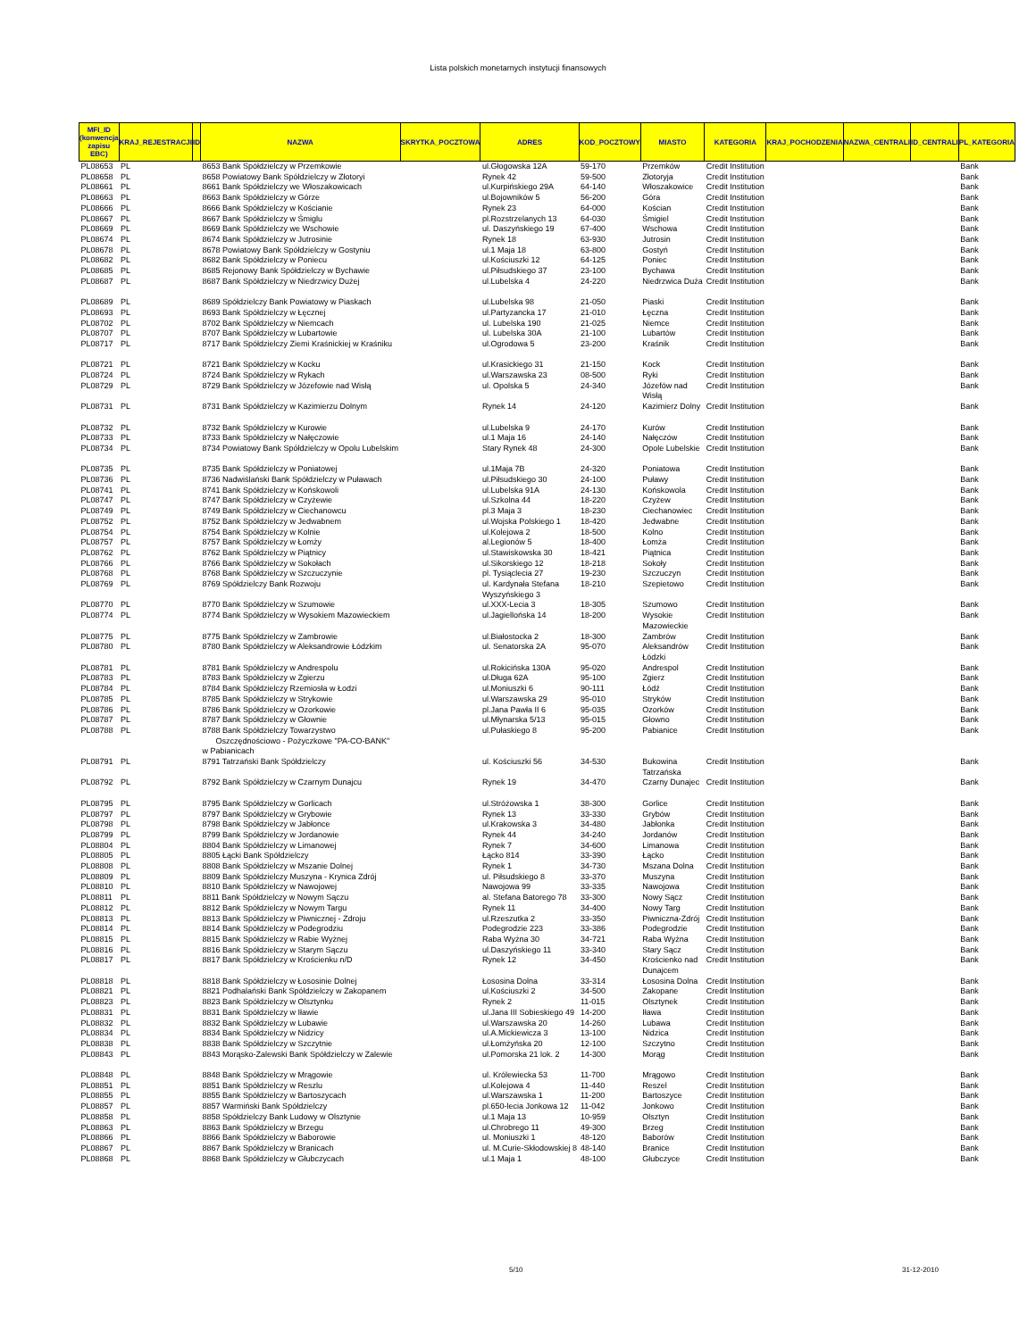Lista polskich monetarnych instytucji finansowych
| MFI_ID (konwencja zapisu EBC) | KRAJ_REJESTRACJI | ID | NAZWA | SKRYTKA_POCZTOWA | ADRES | KOD_POCZTOWY | MIASTO | KATEGORIA | KRAJ_POCHODZENIA | NAZWA_CENTRALI | ID_CENTRALI | PL_KATEGORIA |
| --- | --- | --- | --- | --- | --- | --- | --- | --- | --- | --- | --- | --- |
| PL08653 | PL | | 8653 Bank Spółdzielczy w Przemkowie | | ul.Głogowska 12A | 59-170 | Przemków | Credit Institution | | | | Bank |
| PL08658 | PL | | 8658 Powiatowy Bank Spółdzielczy w Złotoryi | | Rynek 42 | 59-500 | Złotoryja | Credit Institution | | | | Bank |
| PL08661 | PL | | 8661 Bank Spółdzielczy we Włoszakowicach | | ul.Kurpińskiego 29A | 64-140 | Włoszakowice | Credit Institution | | | | Bank |
| PL08663 | PL | | 8663 Bank Spółdzielczy w Górze | | ul.Bojowników 5 | 56-200 | Góra | Credit Institution | | | | Bank |
| PL08666 | PL | | 8666 Bank Spółdzielczy w Kościanie | | Rynek 23 | 64-000 | Kościan | Credit Institution | | | | Bank |
| PL08667 | PL | | 8667 Bank Spółdzielczy w Śmiglu | | pl.Rozstrzelanych 13 | 64-030 | Śmigiel | Credit Institution | | | | Bank |
| PL08669 | PL | | 8669 Bank Spółdzielczy we Wschowie | | ul. Daszyńskiego 19 | 67-400 | Wschowa | Credit Institution | | | | Bank |
| PL08674 | PL | | 8674 Bank Spółdzielczy w Jutrosinie | | Rynek 18 | 63-930 | Jutrosin | Credit Institution | | | | Bank |
| PL08678 | PL | | 8678 Powiatowy Bank Spółdzielczy w Gostyniu | | ul.1 Maja 18 | 63-800 | Gostyń | Credit Institution | | | | Bank |
| PL08682 | PL | | 8682 Bank Spółdzielczy w Poniecu | | ul.Kościuszki 12 | 64-125 | Poniec | Credit Institution | | | | Bank |
| PL08685 | PL | | 8685 Rejonowy Bank Spółdzielczy w Bychawie | | ul.Piłsudskiego 37 | 23-100 | Bychawa | Credit Institution | | | | Bank |
| PL08687 | PL | | 8687 Bank Spółdzielczy w Niedrzwicy Dużej | | ul.Lubelska 4 | 24-220 | Niedrzwica Duża | Credit Institution | | | | Bank |
| PL08689 | PL | | 8689 Spółdzielczy Bank Powiatowy w Piaskach | | ul.Lubelska 98 | 21-050 | Piaski | Credit Institution | | | | Bank |
| PL08693 | PL | | 8693 Bank Spółdzielczy w Łęcznej | | ul.Partyzancka 17 | 21-010 | Łęczna | Credit Institution | | | | Bank |
| PL08702 | PL | | 8702 Bank Spółdzielczy w Niemcach | | ul. Lubelska 190 | 21-025 | Niemce | Credit Institution | | | | Bank |
| PL08707 | PL | | 8707 Bank Spółdzielczy w Lubartowie | | ul. Lubelska 30A | 21-100 | Lubartów | Credit Institution | | | | Bank |
| PL08717 | PL | | 8717 Bank Spółdzielczy Ziemi Kraśnickiej w Kraśniku | | ul.Ogrodowa 5 | 23-200 | Kraśnik | Credit Institution | | | | Bank |
| PL08721 | PL | | 8721 Bank Spółdzielczy w Kocku | | ul.Krasickiego 31 | 21-150 | Kock | Credit Institution | | | | Bank |
| PL08724 | PL | | 8724 Bank Spółdzielczy w Rykach | | ul.Warszawska 23 | 08-500 | Ryki | Credit Institution | | | | Bank |
| PL08729 | PL | | 8729 Bank Spółdzielczy w Józefowie nad Wisłą | | ul. Opolska 5 | 24-340 | Józefów nad Wisłą | Credit Institution | | | | Bank |
| PL08731 | PL | | 8731 Bank Spółdzielczy w Kazimierzu Dolnym | | Rynek 14 | 24-120 | Kazimierz Dolny | Credit Institution | | | | Bank |
| PL08732 | PL | | 8732 Bank Spółdzielczy w Kurowie | | ul.Lubelska 9 | 24-170 | Kurów | Credit Institution | | | | Bank |
| PL08733 | PL | | 8733 Bank Spółdzielczy w Nałęczowie | | ul.1 Maja 16 | 24-140 | Nałęczów | Credit Institution | | | | Bank |
| PL08734 | PL | | 8734 Powiatowy Bank Spółdzielczy w Opolu Lubelskim | | Stary Rynek 48 | 24-300 | Opole Lubelskie | Credit Institution | | | | Bank |
| PL08735 | PL | | 8735 Bank Spółdzielczy w Poniatowej | | ul.1Maja 7B | 24-320 | Poniatowa | Credit Institution | | | | Bank |
| PL08736 | PL | | 8736 Nadwiślański Bank Spółdzielczy w Puławach | | ul.Piłsudskiego 30 | 24-100 | Puławy | Credit Institution | | | | Bank |
| PL08741 | PL | | 8741 Bank Spółdzielczy w Końskowoli | | ul.Lubelska 91A | 24-130 | Końskowola | Credit Institution | | | | Bank |
| PL08747 | PL | | 8747 Bank Spółdzielczy w Czyżewie | | ul.Szkolna 44 | 18-220 | Czyżew | Credit Institution | | | | Bank |
| PL08749 | PL | | 8749 Bank Spółdzielczy w Ciechanowcu | | pl.3 Maja 3 | 18-230 | Ciechanowiec | Credit Institution | | | | Bank |
| PL08752 | PL | | 8752 Bank Spółdzielczy w Jedwabnem | | ul.Wojska Polskiego 1 | 18-420 | Jedwabne | Credit Institution | | | | Bank |
| PL08754 | PL | | 8754 Bank Spółdzielczy w Kolnie | | ul.Kolejowa 2 | 18-500 | Kolno | Credit Institution | | | | Bank |
| PL08757 | PL | | 8757 Bank Spółdzielczy w Łomży | | al.Legionów 5 | 18-400 | Łomża | Credit Institution | | | | Bank |
| PL08762 | PL | | 8762 Bank Spółdzielczy w Piątnicy | | ul.Stawiskowska 30 | 18-421 | Piątnica | Credit Institution | | | | Bank |
| PL08766 | PL | | 8766 Bank Spółdzielczy w Sokołach | | ul.Sikorskiego 12 | 18-218 | Sokoły | Credit Institution | | | | Bank |
| PL08768 | PL | | 8768 Bank Spółdzielczy w Szczuczynie | | pl. Tysiąclecia 27 | 19-230 | Szczuczyn | Credit Institution | | | | Bank |
| PL08769 | PL | | 8769 Spółdzielczy Bank Rozwoju | | ul. Kardynała Stefana Wyszyńskiego 3 | 18-210 | Szepietowo | Credit Institution | | | | Bank |
| PL08770 | PL | | 8770 Bank Spółdzielczy w Szumowie | | ul.XXX-Lecia 3 | 18-305 | Szumowo | Credit Institution | | | | Bank |
| PL08774 | PL | | 8774 Bank Spółdzielczy w Wysokiem Mazowieckiem | | ul.Jagiellońska 14 | 18-200 | Wysokie Mazowieckie | Credit Institution | | | | Bank |
| PL08775 | PL | | 8775 Bank Spółdzielczy w Zambrowie | | ul.Białostocka 2 | 18-300 | Zambrów | Credit Institution | | | | Bank |
| PL08780 | PL | | 8780 Bank Spółdzielczy w Aleksandrowie Łódzkim | | ul. Senatorska 2A | 95-070 | Aleksandrów Łódzki | Credit Institution | | | | Bank |
| PL08781 | PL | | 8781 Bank Spółdzielczy w Andrespolu | | ul.Rokicińska 130A | 95-020 | Andrespol | Credit Institution | | | | Bank |
| PL08783 | PL | | 8783 Bank Spółdzielczy w Zgierzu | | ul.Długa 62A | 95-100 | Zgierz | Credit Institution | | | | Bank |
| PL08784 | PL | | 8784 Bank Spółdzielczy Rzemiosła w Łodzi | | ul.Moniuszki 6 | 90-111 | Łódź | Credit Institution | | | | Bank |
| PL08785 | PL | | 8785 Bank Spółdzielczy w Strykowie | | ul.Warszawska 29 | 95-010 | Stryków | Credit Institution | | | | Bank |
| PL08786 | PL | | 8786 Bank Spółdzielczy w Ozorkowie | | pl.Jana Pawła II 6 | 95-035 | Ozorków | Credit Institution | | | | Bank |
| PL08787 | PL | | 8787 Bank Spółdzielczy w Głownie | | ul.Młynarska 5/13 | 95-015 | Głowno | Credit Institution | | | | Bank |
| PL08788 | PL | | 8788 Bank Spółdzielczy Towarzystwo Oszczędnościowo - Pożyczkowe "PA-CO-BANK" w Pabianicach | | ul.Pułaskiego 8 | 95-200 | Pabianice | Credit Institution | | | | Bank |
| PL08791 | PL | | 8791 Tatrzański Bank Spółdzielczy | | ul. Kościuszki 56 | 34-530 | Bukowina Tatrzańska | Credit Institution | | | | Bank |
| PL08792 | PL | | 8792 Bank Spółdzielczy w Czarnym Dunajcu | | Rynek 19 | 34-470 | Czarny Dunajec | Credit Institution | | | | Bank |
| PL08795 | PL | | 8795 Bank Spółdzielczy w Gorlicach | | ul.Stróżowska 1 | 38-300 | Gorlice | Credit Institution | | | | Bank |
| PL08797 | PL | | 8797 Bank Spółdzielczy w Grybowie | | Rynek 13 | 33-330 | Grybów | Credit Institution | | | | Bank |
| PL08798 | PL | | 8798 Bank Spółdzielczy w Jabłonce | | ul.Krakowska 3 | 34-480 | Jabłonka | Credit Institution | | | | Bank |
| PL08799 | PL | | 8799 Bank Spółdzielczy w Jordanowie | | Rynek 44 | 34-240 | Jordanów | Credit Institution | | | | Bank |
| PL08804 | PL | | 8804 Bank Spółdzielczy w Limanowej | | Rynek 7 | 34-600 | Limanowa | Credit Institution | | | | Bank |
| PL08805 | PL | | 8805 Łącki Bank Spółdzielczy | | Łącko 814 | 33-390 | Łącko | Credit Institution | | | | Bank |
| PL08808 | PL | | 8808 Bank Spółdzielczy w Mszanie Dolnej | | Rynek 1 | 34-730 | Mszana Dolna | Credit Institution | | | | Bank |
| PL08809 | PL | | 8809 Bank Spółdzielczy Muszyna - Krynica Zdrój | | ul. Piłsudskiego 8 | 33-370 | Muszyna | Credit Institution | | | | Bank |
| PL08810 | PL | | 8810 Bank Spółdzielczy w Nawojowej | | Nawojowa 99 | 33-335 | Nawojowa | Credit Institution | | | | Bank |
| PL08811 | PL | | 8811 Bank Spółdzielczy w Nowym Sączu | | al. Stefana Batorego 78 | 33-300 | Nowy Sącz | Credit Institution | | | | Bank |
| PL08812 | PL | | 8812 Bank Spółdzielczy w Nowym Targu | | Rynek 11 | 34-400 | Nowy Targ | Credit Institution | | | | Bank |
| PL08813 | PL | | 8813 Bank Spółdzielczy w Piwnicznej - Zdroju | | ul.Rzeszutka 2 | 33-350 | Piwniczna-Zdrój | Credit Institution | | | | Bank |
| PL08814 | PL | | 8814 Bank Spółdzielczy w Podegrodziu | | Podegrodzie 223 | 33-386 | Podegrodzie | Credit Institution | | | | Bank |
| PL08815 | PL | | 8815 Bank Spółdzielczy w Rabie Wyżnej | | Raba Wyżna 30 | 34-721 | Raba Wyżna | Credit Institution | | | | Bank |
| PL08816 | PL | | 8816 Bank Spółdzielczy w Starym Sączu | | ul.Daszyńskiego 11 | 33-340 | Stary Sącz | Credit Institution | | | | Bank |
| PL08817 | PL | | 8817 Bank Spółdzielczy w Krościenku n/D | | Rynek 12 | 34-450 | Krościenko nad Dunajcem | Credit Institution | | | | Bank |
| PL08818 | PL | | 8818 Bank Spółdzielczy w Łososinie Dolnej | | Łososina Dolna | 33-314 | Łososina Dolna | Credit Institution | | | | Bank |
| PL08821 | PL | | 8821 Podhalański Bank Spółdzielczy w Zakopanem | | ul.Kościuszki 2 | 34-500 | Zakopane | Credit Institution | | | | Bank |
| PL08823 | PL | | 8823 Bank Spółdzielczy w Olsztynku | | Rynek 2 | 11-015 | Olsztynek | Credit Institution | | | | Bank |
| PL08831 | PL | | 8831 Bank Spółdzielczy w Iławie | | ul.Jana III Sobieskiego 49 | 14-200 | Iława | Credit Institution | | | | Bank |
| PL08832 | PL | | 8832 Bank Spółdzielczy w Lubawie | | ul.Warszawska 20 | 14-260 | Lubawa | Credit Institution | | | | Bank |
| PL08834 | PL | | 8834 Bank Spółdzielczy w Nidzicy | | ul.A.Mickiewicza 3 | 13-100 | Nidzica | Credit Institution | | | | Bank |
| PL08838 | PL | | 8838 Bank Spółdzielczy w Szczytnie | | ul.Łomżyńska 20 | 12-100 | Szczytno | Credit Institution | | | | Bank |
| PL08843 | PL | | 8843 Morąsko-Zalewski Bank Spółdzielczy w Zalewie | | ul.Pomorska 21 lok. 2 | 14-300 | Morąg | Credit Institution | | | | Bank |
| PL08848 | PL | | 8848 Bank Spółdzielczy w Mrągowie | | ul. Królewiecka 53 | 11-700 | Mrągowo | Credit Institution | | | | Bank |
| PL08851 | PL | | 8851 Bank Spółdzielczy w Reszlu | | ul.Kolejowa 4 | 11-440 | Reszel | Credit Institution | | | | Bank |
| PL08855 | PL | | 8855 Bank Spółdzielczy w Bartoszycach | | ul.Warszawska 1 | 11-200 | Bartoszyce | Credit Institution | | | | Bank |
| PL08857 | PL | | 8857 Warmiński Bank Spółdzielczy | | pl.650-lecia Jonkowa 12 | 11-042 | Jonkowo | Credit Institution | | | | Bank |
| PL08858 | PL | | 8858 Spółdzielczy Bank Ludowy w Olsztynie | | ul.1 Maja 13 | 10-959 | Olsztyn | Credit Institution | | | | Bank |
| PL08863 | PL | | 8863 Bank Spółdzielczy w Brzegu | | ul.Chrobrego 11 | 49-300 | Brzeg | Credit Institution | | | | Bank |
| PL08866 | PL | | 8866 Bank Spółdzielczy w Baborowie | | ul. Moniuszki 1 | 48-120 | Baborów | Credit Institution | | | | Bank |
| PL08867 | PL | | 8867 Bank Spółdzielczy w Branicach | | ul. M.Curie-Skłodowskiej 8 | 48-140 | Branice | Credit Institution | | | | Bank |
| PL08868 | PL | | 8868 Bank Spółdzielczy w Głubczycach | | ul.1 Maja 1 | 48-100 | Głubczyce | Credit Institution | | | | Bank |
5/10 31-12-2010